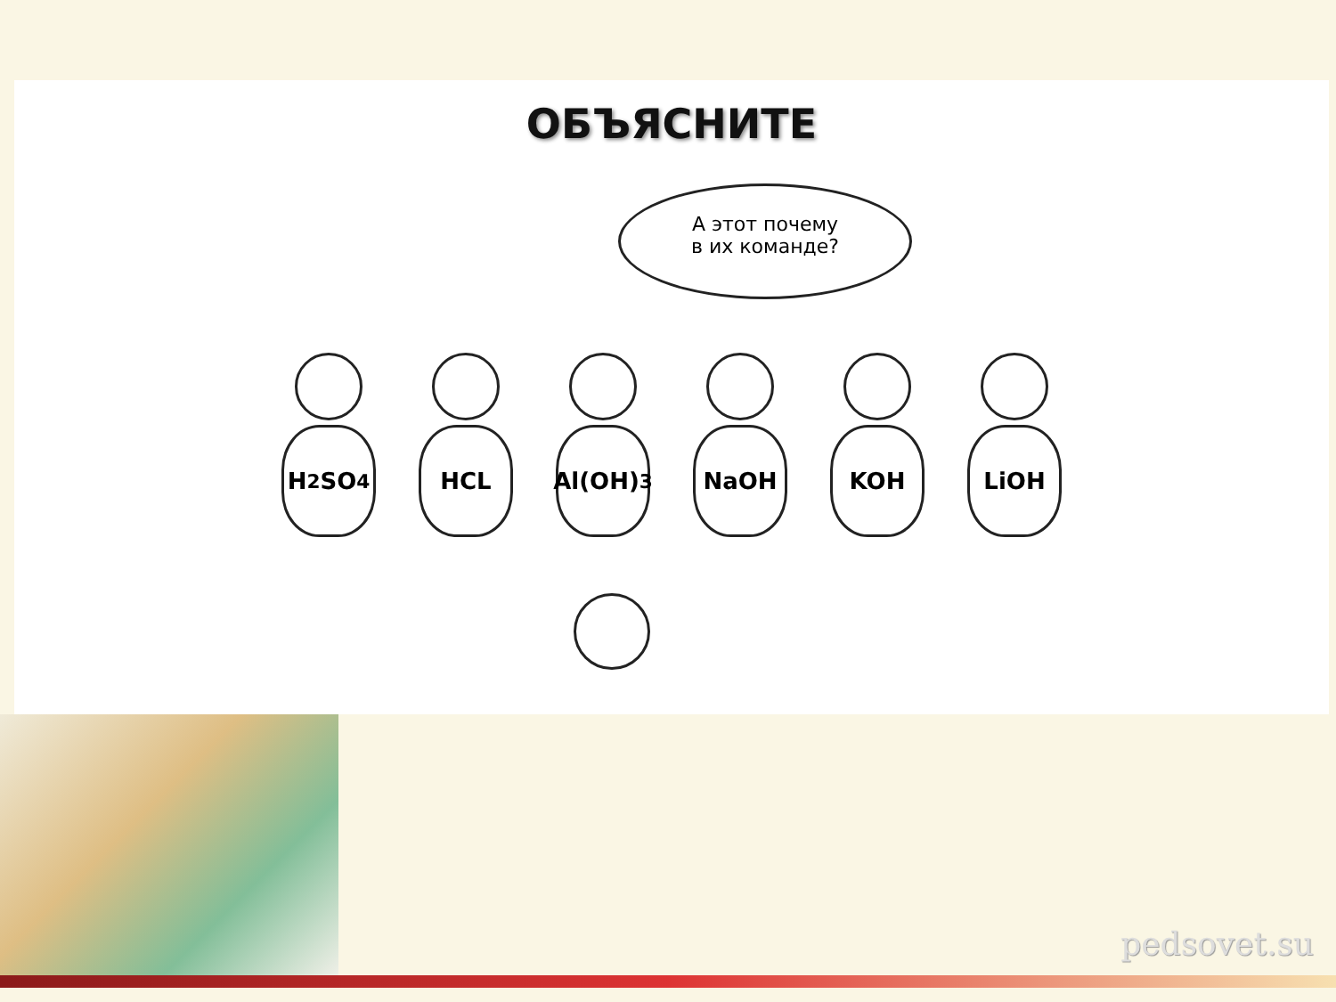ОБЪЯСНИТЕ
А этот почему
в их команде?
H<sub>2</sub>SO<sub>4</sub> HCL Al(OH)<sub>3</sub> NaOH KOH LiOH
pedsovet.su